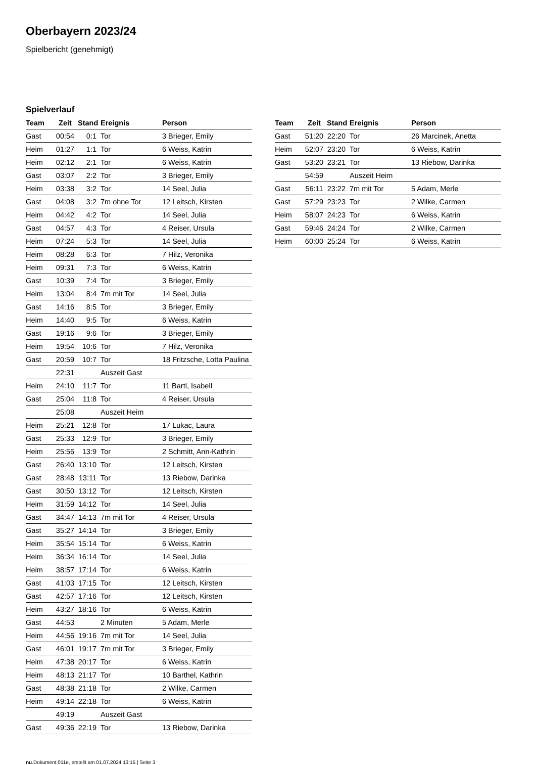Oberbayern 2023/24
Spielbericht (genehmigt)
Spielverlauf
| Team | Zeit | Stand | Ereignis | Person |
| --- | --- | --- | --- | --- |
| Gast | 00:54 | 0:1 | Tor | 3 Brieger, Emily |
| Heim | 01:27 | 1:1 | Tor | 6 Weiss, Katrin |
| Heim | 02:12 | 2:1 | Tor | 6 Weiss, Katrin |
| Gast | 03:07 | 2:2 | Tor | 3 Brieger, Emily |
| Heim | 03:38 | 3:2 | Tor | 14 Seel, Julia |
| Gast | 04:08 | 3:2 | 7m ohne Tor | 12 Leitsch, Kirsten |
| Heim | 04:42 | 4:2 | Tor | 14 Seel, Julia |
| Gast | 04:57 | 4:3 | Tor | 4 Reiser, Ursula |
| Heim | 07:24 | 5:3 | Tor | 14 Seel, Julia |
| Heim | 08:28 | 6:3 | Tor | 7 Hilz, Veronika |
| Heim | 09:31 | 7:3 | Tor | 6 Weiss, Katrin |
| Gast | 10:39 | 7:4 | Tor | 3 Brieger, Emily |
| Heim | 13:04 | 8:4 | 7m mit Tor | 14 Seel, Julia |
| Gast | 14:16 | 8:5 | Tor | 3 Brieger, Emily |
| Heim | 14:40 | 9:5 | Tor | 6 Weiss, Katrin |
| Gast | 19:16 | 9:6 | Tor | 3 Brieger, Emily |
| Heim | 19:54 | 10:6 | Tor | 7 Hilz, Veronika |
| Gast | 20:59 | 10:7 | Tor | 18 Fritzsche, Lotta Paulina |
| | 22:31 | | Auszeit Gast | |
| Heim | 24:10 | 11:7 | Tor | 11 Bartl, Isabell |
| Gast | 25:04 | 11:8 | Tor | 4 Reiser, Ursula |
| | 25:08 | | Auszeit Heim | |
| Heim | 25:21 | 12:8 | Tor | 17 Lukac, Laura |
| Gast | 25:33 | 12:9 | Tor | 3 Brieger, Emily |
| Heim | 25:56 | 13:9 | Tor | 2 Schmitt, Ann-Kathrin |
| Gast | 26:40 | 13:10 | Tor | 12 Leitsch, Kirsten |
| Gast | 28:48 | 13:11 | Tor | 13 Riebow, Darinka |
| Gast | 30:50 | 13:12 | Tor | 12 Leitsch, Kirsten |
| Heim | 31:59 | 14:12 | Tor | 14 Seel, Julia |
| Gast | 34:47 | 14:13 | 7m mit Tor | 4 Reiser, Ursula |
| Gast | 35:27 | 14:14 | Tor | 3 Brieger, Emily |
| Heim | 35:54 | 15:14 | Tor | 6 Weiss, Katrin |
| Heim | 36:34 | 16:14 | Tor | 14 Seel, Julia |
| Heim | 38:57 | 17:14 | Tor | 6 Weiss, Katrin |
| Gast | 41:03 | 17:15 | Tor | 12 Leitsch, Kirsten |
| Gast | 42:57 | 17:16 | Tor | 12 Leitsch, Kirsten |
| Heim | 43:27 | 18:16 | Tor | 6 Weiss, Katrin |
| Gast | 44:53 | | 2 Minuten | 5 Adam, Merle |
| Heim | 44:56 | 19:16 | 7m mit Tor | 14 Seel, Julia |
| Gast | 46:01 | 19:17 | 7m mit Tor | 3 Brieger, Emily |
| Heim | 47:38 | 20:17 | Tor | 6 Weiss, Katrin |
| Heim | 48:13 | 21:17 | Tor | 10 Barthel, Kathrin |
| Gast | 48:38 | 21:18 | Tor | 2 Wilke, Carmen |
| Heim | 49:14 | 22:18 | Tor | 6 Weiss, Katrin |
| | 49:19 | | Auszeit Gast | |
| Gast | 49:36 | 22:19 | Tor | 13 Riebow, Darinka |
| Team | Zeit | Stand | Ereignis | Person |
| --- | --- | --- | --- | --- |
| Gast | 51:20 | 22:20 | Tor | 26 Marcinek, Anetta |
| Heim | 52:07 | 23:20 | Tor | 6 Weiss, Katrin |
| Gast | 53:20 | 23:21 | Tor | 13 Riebow, Darinka |
| | 54:59 | | Auszeit Heim | |
| Gast | 56:11 | 23:22 | 7m mit Tor | 5 Adam, Merle |
| Gast | 57:29 | 23:23 | Tor | 2 Wilke, Carmen |
| Heim | 58:07 | 24:23 | Tor | 6 Weiss, Katrin |
| Gast | 59:46 | 24:24 | Tor | 2 Wilke, Carmen |
| Heim | 60:00 | 25:24 | Tor | 6 Weiss, Katrin |
nu.Dokument 011e, erstellt am 01.07.2024 13:15 | Seite 3